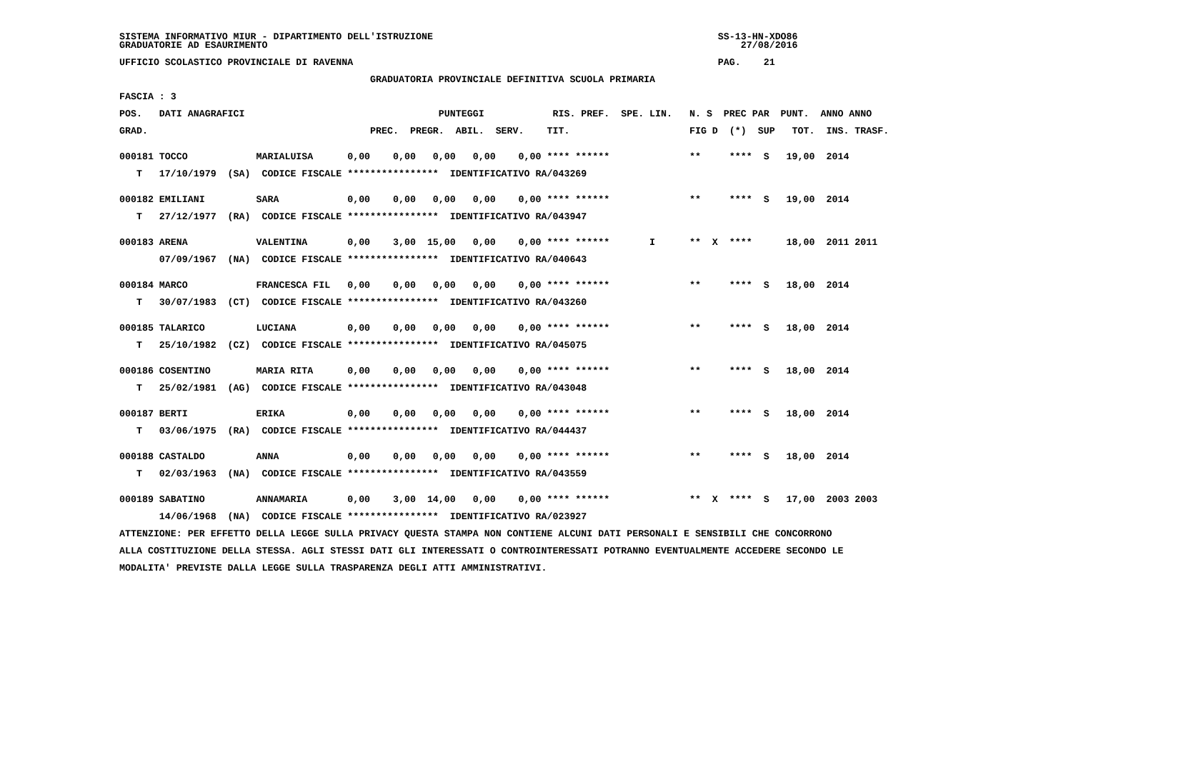SISTEMA INFORMATIVO MIUR - DIPARTIMENTO DELL'ISTRUZIONE                                                  SS-13-HN-XDO86
GRADUATORIE AD ESAURIMENTO                                                                                   27/08/2016

UFFICIO SCOLASTICO PROVINCIALE DI RAVENNA                                                                PAG.    21

                                            GRADUATORIA PROVINCIALE DEFINITIVA SCUOLA PRIMARIA

FASCIA : 3

POS.   DATI ANAGRAFICI                                  PUNTEGGI            RIS. PREF.  SPE. LIN.   N. S  PREC PAR  PUNT.  ANNO ANNO

GRAD.                                       PREC.  PREGR.  ABIL.  SERV.    TIT.                     FIG D  (*)  SUP   TOT.  INS. TRASF.


000181 TOCCO            MARIALUISA      0,00    0,00   0,00   0,00    0,00 **** ******              **     ****  S   19,00  2014

   T   17/10/1979  (SA)  CODICE FISCALE ****************  IDENTIFICATIVO RA/043269


000182 EMILIANI         SARA            0,00    0,00   0,00   0,00    0,00 **** ******              **     ****  S   19,00  2014

   T   27/12/1977  (RA)  CODICE FISCALE ****************  IDENTIFICATIVO RA/043947


000183 ARENA            VALENTINA       0,00    3,00  15,00   0,00    0,00 **** ******       I      **  X  ****      18,00  2011 2011

       07/09/1967  (NA)  CODICE FISCALE ****************  IDENTIFICATIVO RA/040643


000184 MARCO            FRANCESCA FIL   0,00    0,00   0,00   0,00    0,00 **** ******              **     ****  S   18,00  2014

   T   30/07/1983  (CT)  CODICE FISCALE ****************  IDENTIFICATIVO RA/043260


000185 TALARICO         LUCIANA         0,00    0,00   0,00   0,00    0,00 **** ******              **     ****  S   18,00  2014

   T   25/10/1982  (CZ)  CODICE FISCALE ****************  IDENTIFICATIVO RA/045075


000186 COSENTINO        MARIA RITA      0,00    0,00   0,00   0,00    0,00 **** ******              **     ****  S   18,00  2014

   T   25/02/1981  (AG)  CODICE FISCALE ****************  IDENTIFICATIVO RA/043048


000187 BERTI            ERIKA           0,00    0,00   0,00   0,00    0,00 **** ******              **     ****  S   18,00  2014

   T   03/06/1975  (RA)  CODICE FISCALE ****************  IDENTIFICATIVO RA/044437


000188 CASTALDO         ANNA            0,00    0,00   0,00   0,00    0,00 **** ******              **     ****  S   18,00  2014

   T   02/03/1963  (NA)  CODICE FISCALE ****************  IDENTIFICATIVO RA/043559


000189 SABATINO         ANNAMARIA       0,00    3,00  14,00   0,00    0,00 **** ******              **  X  ****  S   17,00  2003 2003

       14/06/1968  (NA)  CODICE FISCALE ****************  IDENTIFICATIVO RA/023927

ATTENZIONE: PER EFFETTO DELLA LEGGE SULLA PRIVACY QUESTA STAMPA NON CONTIENE ALCUNI DATI PERSONALI E SENSIBILI CHE CONCORRONO

ALLA COSTITUZIONE DELLA STESSA. AGLI STESSI DATI GLI INTERESSATI O CONTROINTERESSATI POTRANNO EVENTUALMENTE ACCEDERE SECONDO LE

MODALITA' PREVISTE DALLA LEGGE SULLA TRASPARENZA DEGLI ATTI AMMINISTRATIVI.